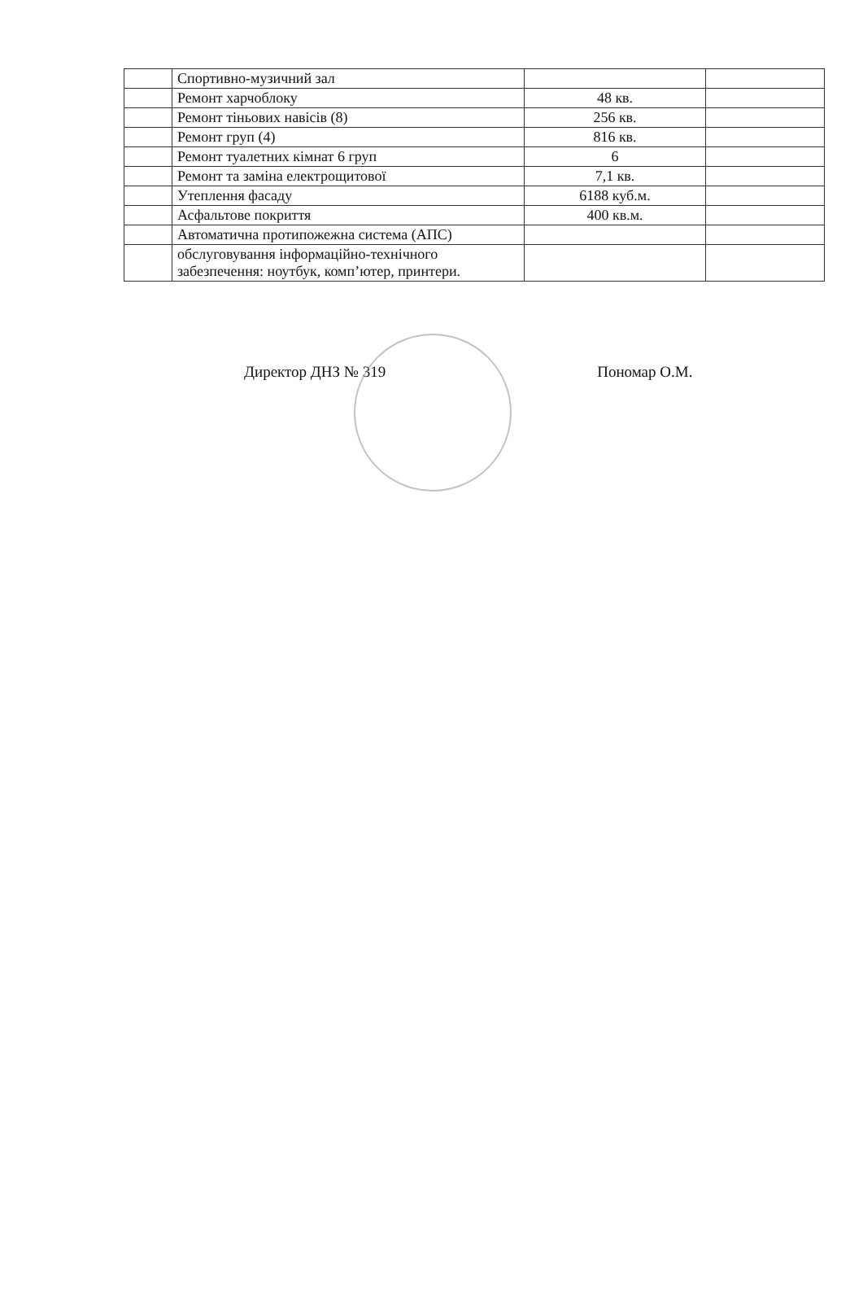| | Спортивно-музичний зал | | |
| | Ремонт харчоблоку | 48 кв. | |
| | Ремонт тіньових навісів (8) | 256 кв. | |
| | Ремонт груп (4) | 816 кв. | |
| | Ремонт туалетних кімнат 6 груп | 6 | |
| | Ремонт та заміна електрощитової | 7,1 кв. | |
| | Утеплення фасаду | 6188 куб.м. | |
| | Асфальтове покриття | 400 кв.м. | |
| | Автоматична протипожежна система (АПС) | | |
| | обслуговування інформаційно-технічного забезпечення: ноутбук, комп’ютер, принтери. | | |
Директор ДНЗ № 319 Пономар О.М.